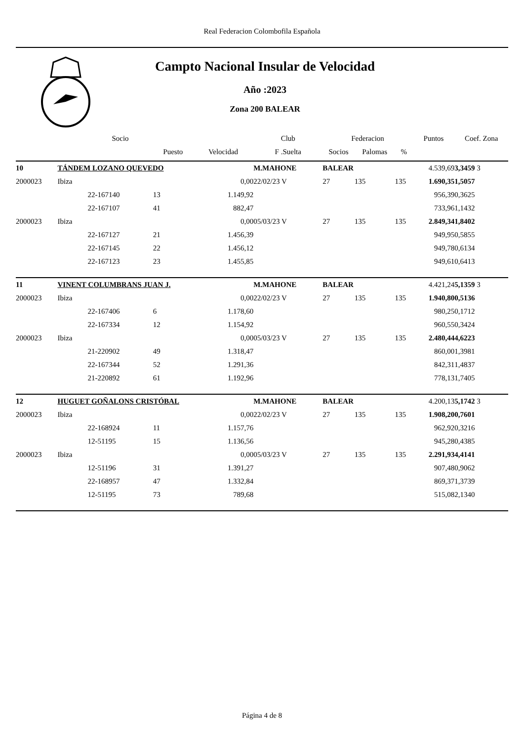Real Federacion Colombofila Española
Campto Nacional Insular de Velocidad
Año :2023
Zona 200 BALEAR
| | | Socio | | | Club | Federacion | | | | Puntos | Coef. Zona |
| --- | --- | --- | --- | --- | --- | --- | --- | --- | --- | --- | --- |
| | | | Puesto | Velocidad | F .Suelta | Socios | Palomas | % | | | |
| 10 | TÁNDEM LOZANO QUEVEDO | | | | M.MAHONE | BALEAR | | | | 4.539,69 | 3,3459 3 |
| 2000023 | Ibiza | | | 0,00 | 22/02/23 V | 27 | 135 | 135 | | 1.690,35 | 1,5057 |
| | | 22-167140 | 13 | 1.149,92 | | | | | | 956,39 | 0,3625 |
| | | 22-167107 | 41 | 882,47 | | | | | | 733,96 | 1,1432 |
| 2000023 | Ibiza | | | 0,00 | 05/03/23 V | 27 | 135 | 135 | | 2.849,34 | 1,8402 |
| | | 22-167127 | 21 | 1.456,39 | | | | | | 949,95 | 0,5855 |
| | | 22-167145 | 22 | 1.456,12 | | | | | | 949,78 | 0,6134 |
| | | 22-167123 | 23 | 1.455,85 | | | | | | 949,61 | 0,6413 |
| 11 | VINENT COLUMBRANS JUAN J. | | | | M.MAHONE | BALEAR | | | | 4.421,24 | 5,1359 3 |
| 2000023 | Ibiza | | | 0,00 | 22/02/23 V | 27 | 135 | 135 | | 1.940,80 | 0,5136 |
| | | 22-167406 | 6 | 1.178,60 | | | | | | 980,25 | 0,1712 |
| | | 22-167334 | 12 | 1.154,92 | | | | | | 960,55 | 0,3424 |
| 2000023 | Ibiza | | | 0,00 | 05/03/23 V | 27 | 135 | 135 | | 2.480,44 | 4,6223 |
| | | 21-220902 | 49 | 1.318,47 | | | | | | 860,00 | 1,3981 |
| | | 22-167344 | 52 | 1.291,36 | | | | | | 842,31 | 1,4837 |
| | | 21-220892 | 61 | 1.192,96 | | | | | | 778,13 | 1,7405 |
| 12 | HUGUET GOÑALONS CRISTÓBAL | | | | M.MAHONE | BALEAR | | | | 4.200,13 | 5,1742 3 |
| 2000023 | Ibiza | | | 0,00 | 22/02/23 V | 27 | 135 | 135 | | 1.908,20 | 0,7601 |
| | | 22-168924 | 11 | 1.157,76 | | | | | | 962,92 | 0,3216 |
| | | 12-51195 | 15 | 1.136,56 | | | | | | 945,28 | 0,4385 |
| 2000023 | Ibiza | | | 0,00 | 05/03/23 V | 27 | 135 | 135 | | 2.291,93 | 4,4141 |
| | | 12-51196 | 31 | 1.391,27 | | | | | | 907,48 | 0,9062 |
| | | 22-168957 | 47 | 1.332,84 | | | | | | 869,37 | 1,3739 |
| | | 12-51195 | 73 | 789,68 | | | | | | 515,08 | 2,1340 |
Página 4 de 8